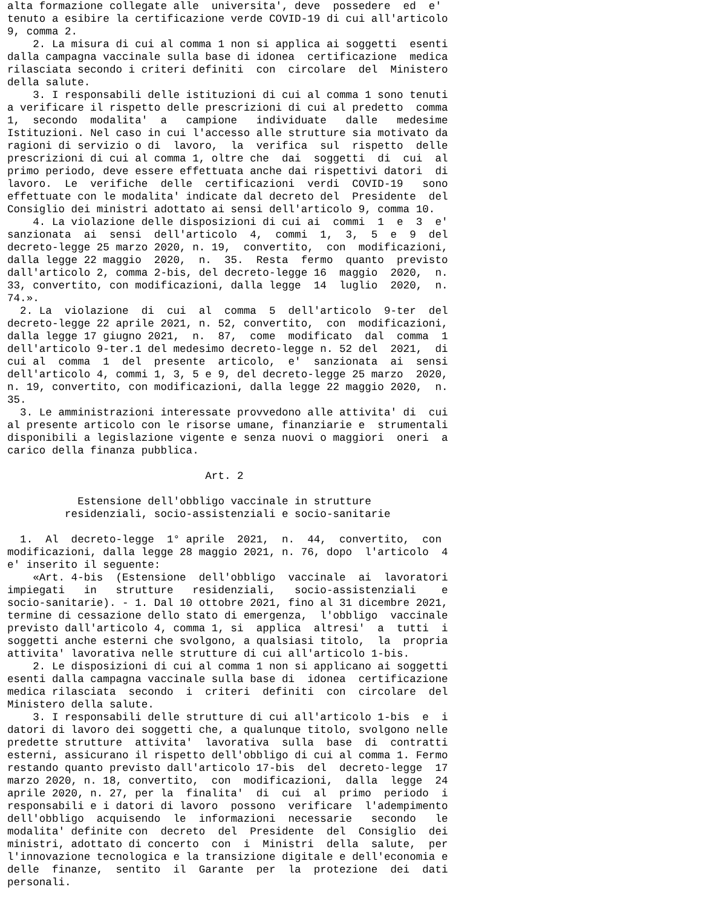alta formazione collegate alle  universita', deve  possedere  ed  e'
tenuto a esibire la certificazione verde COVID-19 di cui all'articolo
9, comma 2.
    2. La misura di cui al comma 1 non si applica ai soggetti  esenti
dalla campagna vaccinale sulla base di idonea  certificazione  medica
rilasciata secondo i criteri definiti  con  circolare  del  Ministero
della salute.
    3. I responsabili delle istituzioni di cui al comma 1 sono tenuti
a verificare il rispetto delle prescrizioni di cui al predetto  comma
1,  secondo  modalita'  a   campione   individuate   dalle   medesime
Istituzioni. Nel caso in cui l'accesso alle strutture sia motivato da
ragioni di servizio o di  lavoro,  la  verifica  sul  rispetto  delle
prescrizioni di cui al comma 1, oltre che  dai  soggetti  di  cui  al
primo periodo, deve essere effettuata anche dai rispettivi datori  di
lavoro.  Le  verifiche  delle  certificazioni  verdi  COVID-19   sono
effettuate con le modalita' indicate dal decreto del  Presidente  del
Consiglio dei ministri adottato ai sensi dell'articolo 9, comma 10.
    4. La violazione delle disposizioni di cui ai  commi  1  e  3  e'
sanzionata  ai  sensi  dell'articolo  4,  commi  1,  3,  5  e  9  del
decreto-legge 25 marzo 2020, n. 19,  convertito,  con  modificazioni,
dalla legge 22 maggio  2020,  n.  35.  Resta  fermo  quanto  previsto
dall'articolo 2, comma 2-bis, del decreto-legge 16  maggio  2020,  n.
33, convertito, con modificazioni, dalla legge  14  luglio  2020,  n.
74.».
  2. La  violazione  di  cui  al  comma  5  dell'articolo  9-ter  del
decreto-legge 22 aprile 2021, n. 52, convertito,  con  modificazioni,
dalla legge 17 giugno 2021,  n.  87,  come  modificato  dal  comma  1
dell'articolo 9-ter.1 del medesimo decreto-legge n. 52 del  2021,  di
cui al  comma  1  del  presente  articolo,  e'  sanzionata  ai  sensi
dell'articolo 4, commi 1, 3, 5 e 9, del decreto-legge 25 marzo  2020,
n. 19, convertito, con modificazioni, dalla legge 22 maggio 2020,  n.
35.
  3. Le amministrazioni interessate provvedono alle attivita' di  cui
al presente articolo con le risorse umane, finanziarie e  strumentali
disponibili a legislazione vigente e senza nuovi o maggiori  oneri  a
carico della finanza pubblica.

                               Art. 2

           Estensione dell'obbligo vaccinale in strutture
         residenziali, socio-assistenziali e socio-sanitarie

  1.  Al  decreto-legge  1° aprile  2021,  n.  44,  convertito,  con
modificazioni, dalla legge 28 maggio 2021, n. 76, dopo  l'articolo  4
e' inserito il seguente:
    «Art. 4-bis  (Estensione  dell'obbligo  vaccinale  ai  lavoratori
impiegati   in   strutture   residenziali,   socio-assistenziali    e
socio-sanitarie). - 1. Dal 10 ottobre 2021, fino al 31 dicembre 2021,
termine di cessazione dello stato di emergenza,  l'obbligo  vaccinale
previsto dall'articolo 4, comma 1, si  applica  altresi'  a  tutti  i
soggetti anche esterni che svolgono, a qualsiasi titolo,  la  propria
attivita' lavorativa nelle strutture di cui all'articolo 1-bis.
    2. Le disposizioni di cui al comma 1 non si applicano ai soggetti
esenti dalla campagna vaccinale sulla base di  idonea  certificazione
medica rilasciata  secondo  i  criteri  definiti  con  circolare  del
Ministero della salute.
    3. I responsabili delle strutture di cui all'articolo 1-bis  e  i
datori di lavoro dei soggetti che, a qualunque titolo, svolgono nelle
predette strutture  attivita'  lavorativa  sulla  base  di  contratti
esterni, assicurano il rispetto dell'obbligo di cui al comma 1. Fermo
restando quanto previsto dall'articolo 17-bis  del  decreto-legge  17
marzo 2020, n. 18, convertito,  con  modificazioni,  dalla  legge  24
aprile 2020, n. 27, per la  finalita'  di  cui  al  primo  periodo  i
responsabili e i datori di lavoro  possono  verificare  l'adempimento
dell'obbligo  acquisendo  le  informazioni  necessarie   secondo   le
modalita' definite con  decreto  del  Presidente  del  Consiglio  dei
ministri, adottato di concerto  con  i  Ministri  della  salute,  per
l'innovazione tecnologica e la transizione digitale e dell'economia e
delle  finanze,  sentito  il  Garante  per  la  protezione  dei  dati
personali.